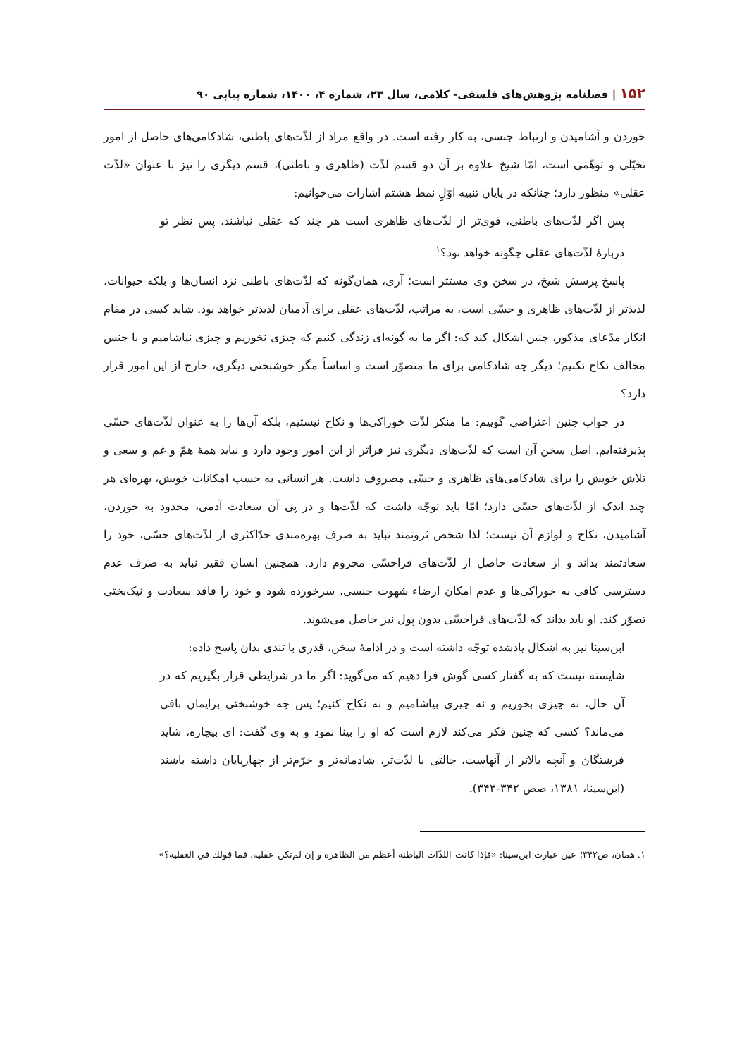۱۵۲ | فصلنامه پژوهش‌های فلسفی- کلامی، سال ۲۳، شماره ۴، ۱۴۰۰، شماره پیاپی ۹۰
خوردن و آشامیدن و ارتباط جنسی، به کار رفته است. در واقع مراد از لذّت‌های باطنی، شادکامی‌های حاصل از امور تخیّلی و توهّمی است، امّا شیخ علاوه بر آن دو قسم لذّت (ظاهری و باطنی)، قسم دیگری را نیز با عنوان «لذّت عقلی» منظور دارد؛ چنانکه در پایان تنبیه اوّلِ نمط هشتم اشارات می‌خوانیم:
پس اگر لذّت‌های باطنی، قوی‌تر از لذّت‌های ظاهری است هر چند که عقلی نباشند، پس نظر تو دربارهٔ لذّت‌های عقلی چگونه خواهد بود؟<sup>۱</sup>
پاسخ پرسش شیخ، در سخن وی مستتر است؛ آری، همان‌گونه که لذّت‌های باطنی نزد انسان‌ها و بلکه حیوانات، لذیذتر از لذّت‌های ظاهری و حسّی است، به مراتب، لذّت‌های عقلی برای آدمیان لذیذتر خواهد بود. شاید کسی در مقام انکار مدّعای مذکور، چنین اشکال کند که: اگر ما به گونه‌ای زندگی کنیم که چیزی نخوریم و چیزی نیاشامیم و با جنس مخالف نکاح نکنیم؛ دیگر چه شادکامی برای ما متصوّر است و اساساً مگر خوشبختی دیگری، خارج از این امور قرار دارد؟
در جواب چنین اعتراضی گوییم: ما منکر لذّت خوراکی‌ها و نکاح نیستیم، بلکه آن‌ها را به عنوان لذّت‌های حسّی پذیرفته‌ایم. اصل سخن آن است که لذّت‌های دیگری نیز فراتر از این امور وجود دارد و نباید همهٔ همّ و غم و سعی و تلاش خویش را برای شادکامی‌های ظاهری و حسّی مصروف داشت. هر انسانی به حسب امکانات خویش، بهره‌ای هر چند اندک از لذّت‌های حسّی دارد؛ امّا باید توجّه داشت که لذّت‌ها و در پی آن سعادت آدمی، محدود به خوردن، آشامیدن، نکاح و لوازم آن نیست؛ لذا شخص ثروتمند نباید به صرف بهره‌مندی حدّاکثری از لذّت‌های حسّی، خود را سعادتمند بداند و از سعادت حاصل از لذّت‌های فراحسّی محروم دارد. همچنین انسان فقیر نباید به صرف عدم دسترسی کافی به خوراکی‌ها و عدم امکان ارضاء شهوت جنسی، سرخورده شود و خود را فاقد سعادت و نیک‌بختی تصوّر کند. او باید بداند که لذّت‌های فراحسّی بدون پول نیز حاصل می‌شوند.
ابن‌سینا نیز به اشکال یادشده توجّه داشته است و در ادامهٔ سخن، قدری با تندی بدان پاسخ داده:
شایسته نیست که به گفتار کسی گوش فرا دهیم که می‌گوید: اگر ما در شرایطی قرار بگیریم که در آن حال، نه چیزی بخوریم و نه چیزی بیاشامیم و نه نکاح کنیم؛ پس چه خوشبختی برایمان باقی می‌ماند؟ کسی که چنین فکر می‌کند لازم است که او را بینا نمود و به وی گفت: ای بیچاره، شاید فرشتگان و آنچه بالاتر از آنهاست، حالتی با لذّت‌تر، شادمانه‌تر و خرّم‌تر از چهارپایان داشته باشند (ابن‌سینا، ۱۳۸۱، صص ۳۴۲-۳۴۳).
۱. همان، ص۳۴۲؛ عین عبارت ابن‌سینا: «فإذا كانت اللذّات الباطنة أعظم من الظاهرة و إن لم‌تكن عقلية، فما قولك في العقلية؟»